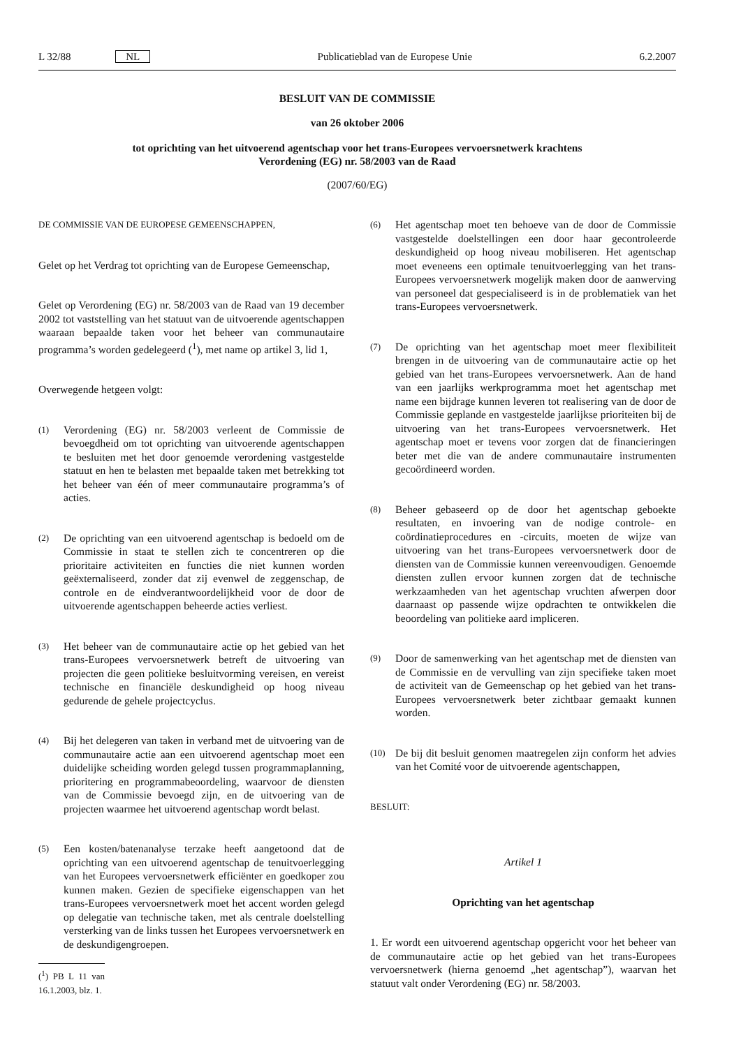L 32/88 NL Publicatieblad van de Europese Unie 6.2.2007
BESLUIT VAN DE COMMISSIE
van 26 oktober 2006
tot oprichting van het uitvoerend agentschap voor het trans-Europees vervoersnetwerk krachtens
Verordening (EG) nr. 58/2003 van de Raad
(2007/60/EG)
DE COMMISSIE VAN DE EUROPESE GEMEENSCHAPPEN,
Gelet op het Verdrag tot oprichting van de Europese Gemeenschap,
Gelet op Verordening (EG) nr. 58/2003 van de Raad van 19 december 2002 tot vaststelling van het statuut van de uitvoerende agentschappen waaraan bepaalde taken voor het beheer van communautaire programma’s worden gedelegeerd (<sup>1</sup>), met name op artikel 3, lid 1,
Overwegende hetgeen volgt:
(1) Verordening (EG) nr. 58/2003 verleent de Commissie de bevoegdheid om tot oprichting van uitvoerende agentschappen te besluiten met het door genoemde verordening vastgestelde statuut en hen te belasten met bepaalde taken met betrekking tot het beheer van één of meer communautaire programma’s of acties.
(2) De oprichting van een uitvoerend agentschap is bedoeld om de Commissie in staat te stellen zich te concentreren op die prioritaire activiteiten en functies die niet kunnen worden geëxternaliseerd, zonder dat zij evenwel de zeggenschap, de controle en de eindverantwoordelijkheid voor de door de uitvoerende agentschappen beheerde acties verliest.
(3) Het beheer van de communautaire actie op het gebied van het trans-Europees vervoersnetwerk betreft de uitvoering van projecten die geen politieke besluitvorming vereisen, en vereist technische en financiële deskundigheid op hoog niveau gedurende de gehele projectcyclus.
(4) Bij het delegeren van taken in verband met de uitvoering van de communautaire actie aan een uitvoerend agentschap moet een duidelijke scheiding worden gelegd tussen programmaplanning, prioritering en programmabeoordeling, waarvoor de diensten van de Commissie bevoegd zijn, en de uitvoering van de projecten waarmee het uitvoerend agentschap wordt belast.
(5) Een kosten/batenanalyse terzake heeft aangetoond dat de oprichting van een uitvoerend agentschap de tenuitvoerlegging van het Europees vervoersnetwerk efficiënter en goedkoper zou kunnen maken. Gezien de specifieke eigenschappen van het trans-Europees vervoersnetwerk moet het accent worden gelegd op delegatie van technische taken, met als centrale doelstelling versterking van de links tussen het Europees vervoersnetwerk en de deskundigengroepen.
(<sup>1</sup>) PB L 11 van 16.1.2003, blz. 1.
(6) Het agentschap moet ten behoeve van de door de Commissie vastgestelde doelstellingen een door haar gecontroleerde deskundigheid op hoog niveau mobiliseren. Het agentschap moet eveneens een optimale tenuitvoerlegging van het trans-Europees vervoersnetwerk mogelijk maken door de aanwerving van personeel dat gespecialiseerd is in de problematiek van het trans-Europees vervoersnetwerk.
(7) De oprichting van het agentschap moet meer flexibiliteit brengen in de uitvoering van de communautaire actie op het gebied van het trans-Europees vervoersnetwerk. Aan de hand van een jaarlijks werkprogramma moet het agentschap met name een bijdrage kunnen leveren tot realisering van de door de Commissie geplande en vastgestelde jaarlijkse prioriteiten bij de uitvoering van het trans-Europees vervoersnetwerk. Het agentschap moet er tevens voor zorgen dat de financieringen beter met die van de andere communautaire instrumenten gecoördineerd worden.
(8) Beheer gebaseerd op de door het agentschap geboekte resultaten, en invoering van de nodige controle- en coördinatieprocedures en -circuits, moeten de wijze van uitvoering van het trans-Europees vervoersnetwerk door de diensten van de Commissie kunnen vereenvoudigen. Genoemde diensten zullen ervoor kunnen zorgen dat de technische werkzaamheden van het agentschap vruchten afwerpen door daarnaast op passende wijze opdrachten te ontwikkelen die beoordeling van politieke aard impliceren.
(9) Door de samenwerking van het agentschap met de diensten van de Commissie en de vervulling van zijn specifieke taken moet de activiteit van de Gemeenschap op het gebied van het trans-Europees vervoersnetwerk beter zichtbaar gemaakt kunnen worden.
(10) De bij dit besluit genomen maatregelen zijn conform het advies van het Comité voor de uitvoerende agentschappen,
BESLUIT:
Artikel 1
Oprichting van het agentschap
1. Er wordt een uitvoerend agentschap opgericht voor het beheer van de communautaire actie op het gebied van het trans-Europees vervoersnetwerk (hierna genoemd „het agentschap”), waarvan het statuut valt onder Verordening (EG) nr. 58/2003.